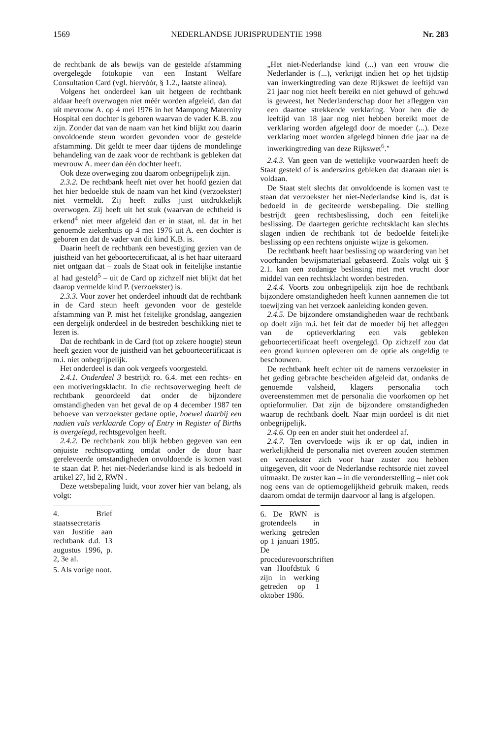1569 NEDERLANDSE JURISPRUDENTIE 1998 Nr. 283
de rechtbank de als bewijs van de gestelde afstamming overgelegde fotokopie van een Instant Welfare Consultation Card (vgl. hiervóór, § 1.2., laatste alinea).
Volgens het onderdeel kan uit hetgeen de rechtbank aldaar heeft overwogen niet méér worden afgeleid, dan dat uit mevrouw A. op 4 mei 1976 in het Mampong Maternity Hospital een dochter is geboren waarvan de vader K.B. zou zijn. Zonder dat van de naam van het kind blijkt zou daarin onvoldoende steun worden gevonden voor de gestelde afstamming. Dit geldt te meer daar tijdens de mondelinge behandeling van de zaak voor de rechtbank is gebleken dat mevrouw A. meer dan één dochter heeft.
Ook deze overweging zou daarom onbegrijpelijk zijn.
2.3.2. De rechtbank heeft niet over het hoofd gezien dat het hier bedoelde stuk de naam van het kind (verzoekster) niet vermeldt. Zij heeft zulks juist uitdrukkelijk overwogen. Zij heeft uit het stuk (waarvan de echtheid is erkend<sup>4</sup> niet meer afgeleid dan er in staat, nl. dat in het genoemde ziekenhuis op 4 mei 1976 uit A. een dochter is geboren en dat de vader van dit kind K.B. is.
Daarin heeft de rechtbank een bevestiging gezien van de juistheid van het geboortecertificaat, al is het haar uiteraard niet ontgaan dat – zoals de Staat ook in feitelijke instantie al had gesteld<sup>5</sup> – uit de Card op zichzelf niet blijkt dat het daarop vermelde kind P. (verzoekster) is.
2.3.3. Voor zover het onderdeel inhoudt dat de rechtbank in de Card steun heeft gevonden voor de gestelde afstamming van P. mist het feitelijke grondslag, aangezien een dergelijk onderdeel in de bestreden beschikking niet te lezen is.
Dat de rechtbank in de Card (tot op zekere hoogte) steun heeft gezien voor de juistheid van het geboortecertificaat is m.i. niet onbegrijpelijk.
Het onderdeel is dan ook vergeefs voorgesteld.
2.4.1. Onderdeel 3 bestrijdt ro. 6.4. met een rechts- en een motiveringsklacht. In die rechtsoverweging heeft de rechtbank geoordeeld dat onder de bijzondere omstandigheden van het geval de op 4 december 1987 ten behoeve van verzoekster gedane optie, hoewel daarbij een nadien vals verklaarde Copy of Entry in Register of Births is overgelegd, rechtsgevolgen heeft.
2.4.2. De rechtbank zou blijk hebben gegeven van een onjuiste rechtsopvatting omdat onder de door haar gereleveerde omstandigheden onvoldoende is komen vast te staan dat P. het niet-Nederlandse kind is als bedoeld in artikel 27, lid 2, RWN .
Deze wetsbepaling luidt, voor zover hier van belang, als volgt:
4. Brief staatssecretaris van Justitie aan rechtbank d.d. 13 augustus 1996, p. 2, 3e al.
5. Als vorige noot.
„Het niet-Nederlandse kind (...) van een vrouw die Nederlander is (...), verkrijgt indien het op het tijdstip van inwerkingtreding van deze Rijkswet de leeftijd van 21 jaar nog niet heeft bereikt en niet gehuwd of gehuwd is geweest, het Nederlanderschap door het afleggen van een daartoe strekkende verklaring. Voor hen die de leeftijd van 18 jaar nog niet hebben bereikt moet de verklaring worden afgelegd door de moeder (...). Deze verklaring moet worden afgelegd binnen drie jaar na de inwerkingtreding van deze Rijkswet<sup>6</sup>."
2.4.3. Van geen van de wettelijke voorwaarden heeft de Staat gesteld of is anderszins gebleken dat daaraan niet is voldaan.
De Staat stelt slechts dat onvoldoende is komen vast te staan dat verzoekster het niet-Nederlandse kind is, dat is bedoeld in de geciteerde wetsbepaling. Die stelling bestrijdt geen rechtsbeslissing, doch een feitelijke beslissing. De daartegen gerichte rechtsklacht kan slechts slagen indien de rechtbank tot de bedoelde feitelijke beslissing op een rechtens onjuiste wijze is gekomen.
De rechtbank heeft haar beslissing op waardering van het voorhanden bewijsmateriaal gebaseerd. Zoals volgt uit § 2.1. kan een zodanige beslissing niet met vrucht door middel van een rechtsklacht worden bestreden.
2.4.4. Voorts zou onbegrijpelijk zijn hoe de rechtbank bijzondere omstandigheden heeft kunnen aannemen die tot toewijzing van het verzoek aanleiding konden geven.
2.4.5. De bijzondere omstandigheden waar de rechtbank op doelt zijn m.i. het feit dat de moeder bij het afleggen van de optieverklaring een vals gebleken geboortecertificaat heeft overgelegd. Op zichzelf zou dat een grond kunnen opleveren om de optie als ongeldig te beschouwen.
De rechtbank heeft echter uit de namens verzoekster in het geding gebrachte bescheiden afgeleid dat, ondanks de genoemde valsheid, klagers personalia toch overeenstemmen met de personalia die voorkomen op het optieformulier. Dat zijn de bijzondere omstandigheden waarop de rechtbank doelt. Naar mijn oordeel is dit niet onbegrijpelijk.
2.4.6. Op een en ander stuit het onderdeel af.
2.4.7. Ten overvloede wijs ik er op dat, indien in werkelijkheid de personalia niet overeen zouden stemmen en verzoekster zich voor haar zuster zou hebben uitgegeven, dit voor de Nederlandse rechtsorde niet zoveel uitmaakt. De zuster kan – in die veronderstelling – niet ook nog eens van de optiemogelijkheid gebruik maken, reeds daarom omdat de termijn daarvoor al lang is afgelopen.
6. De RWN is grotendeels in werking getreden op 1 januari 1985. De procedurevoorschriften van Hoofdstuk 6 zijn in werking getreden op 1 oktober 1986.